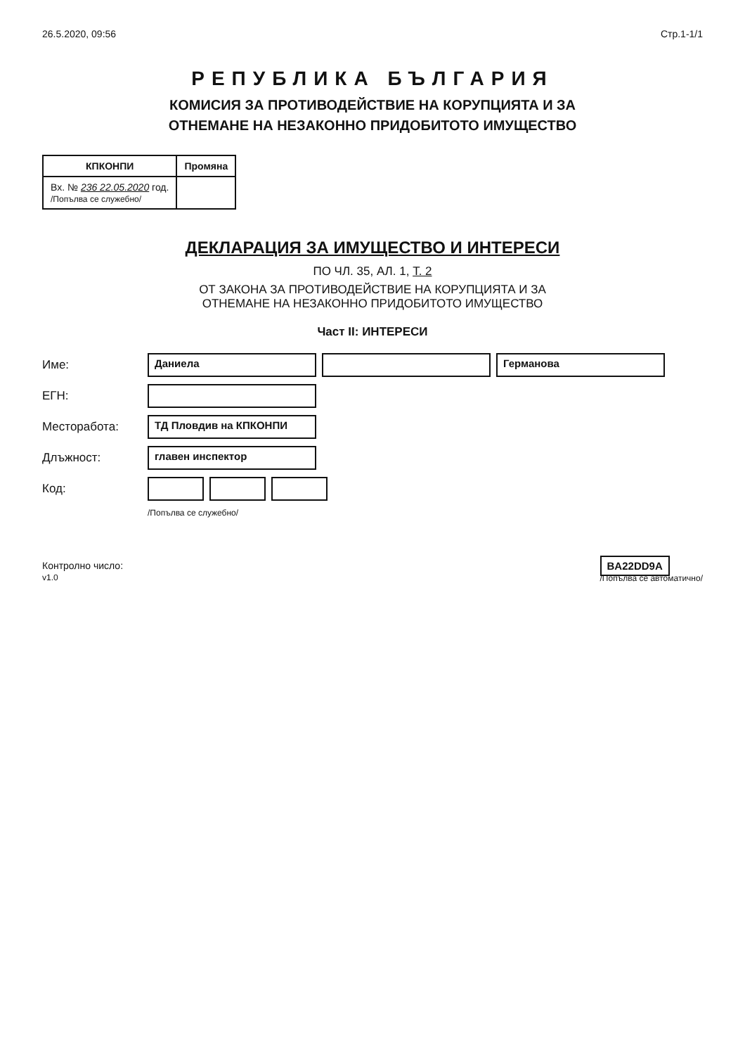26.5.2020, 09:56 Стр.1-1/1
РЕПУБЛИКА БЪЛГАРИЯ
КОМИСИЯ ЗА ПРОТИВОДЕЙСТВИЕ НА КОРУПЦИЯТА И ЗА
ОТНЕМАНЕ НА НЕЗАКОННО ПРИДОБИТОТО ИМУЩЕСТВО
| КПКОНПИ | Промяна |
| --- | --- |
| Вх. № 236 22.05.2020 год. /Попълва се служебно/ | |
ДЕКЛАРАЦИЯ ЗА ИМУЩЕСТВО И ИНТЕРЕСИ
ПО ЧЛ. 35, АЛ. 1, Т. 2
ОТ ЗАКОНА ЗА ПРОТИВОДЕЙСТВИЕ НА КОРУПЦИЯТА И ЗА
ОТНЕМАНЕ НА НЕЗАКОННО ПРИДОБИТОТО ИМУЩЕСТВО
Част II: ИНТЕРЕСИ
Име: Даниела Германова
ЕГН:
Месторабота: ТД Пловдив на КПКОНПИ
Длъжност: главен инспектор
Код:
/Попълва се служебно/
Контролно число:
v1.0
BA22DD9A
/Попълва се автоматично/